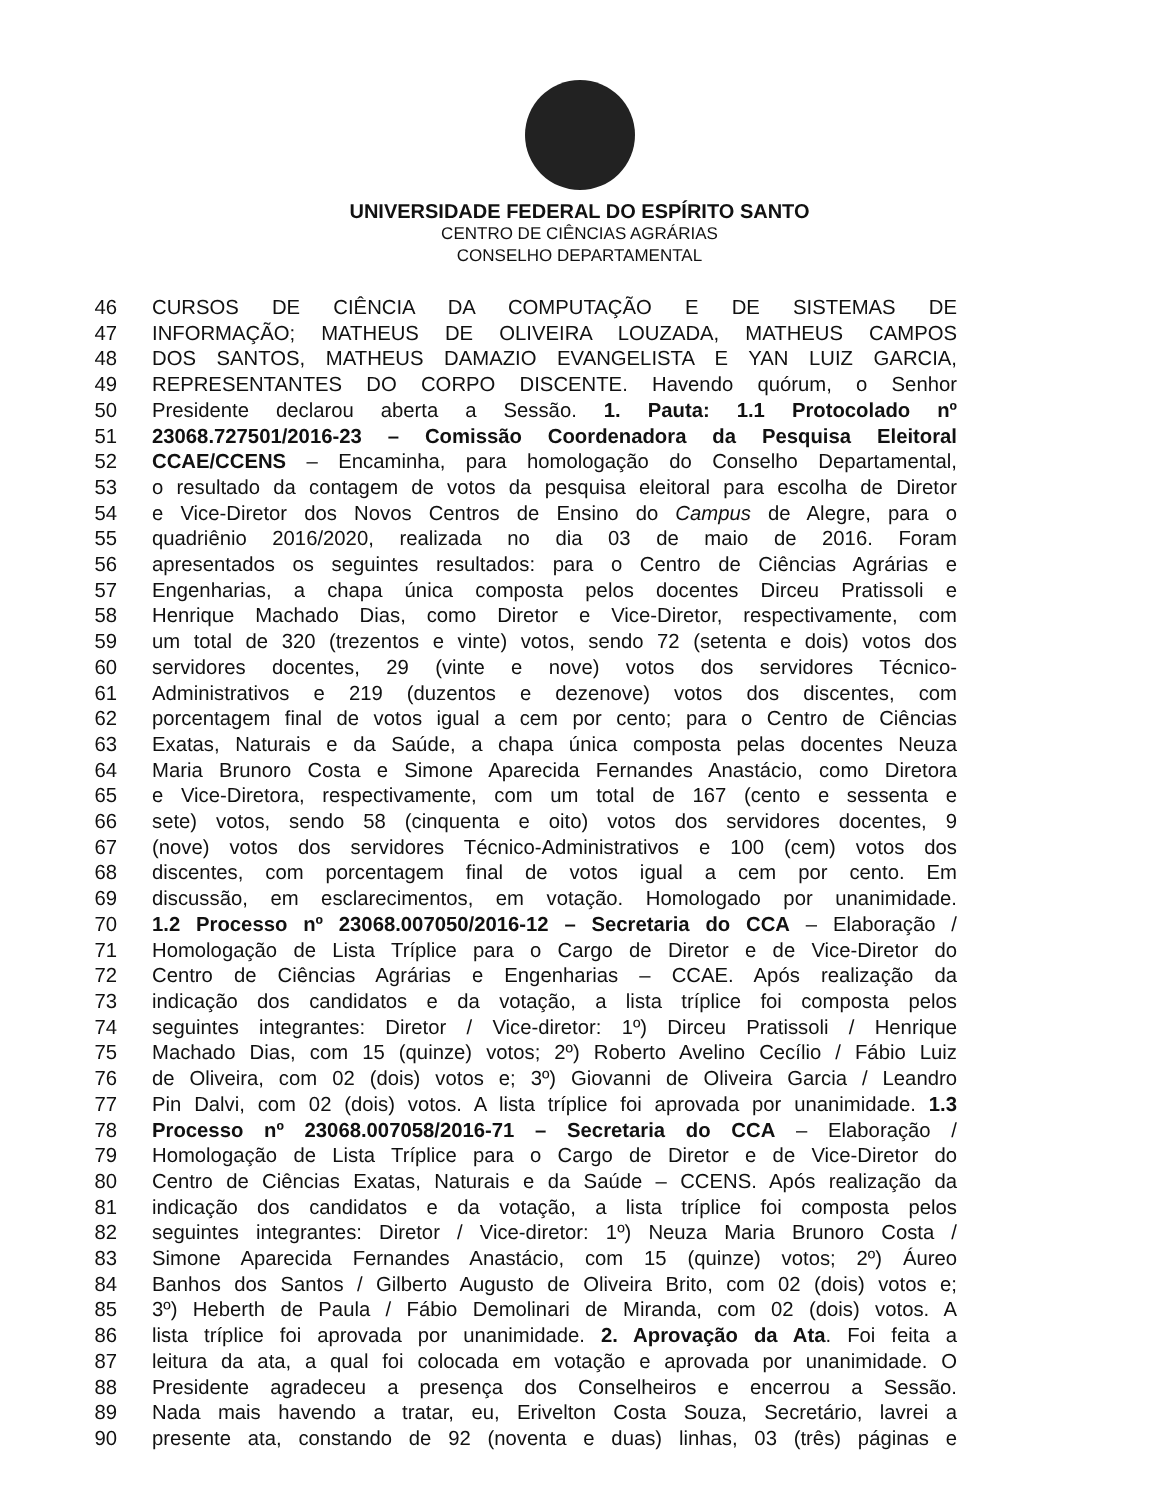UNIVERSIDADE FEDERAL DO ESPÍRITO SANTO
CENTRO DE CIÊNCIAS AGRÁRIAS
CONSELHO DEPARTAMENTAL
46 CURSOS DE CIÊNCIA DA COMPUTAÇÃO E DE SISTEMAS DE
47 INFORMAÇÃO; MATHEUS DE OLIVEIRA LOUZADA, MATHEUS CAMPOS
48 DOS SANTOS, MATHEUS DAMAZIO EVANGELISTA E YAN LUIZ GARCIA,
49 REPRESENTANTES DO CORPO DISCENTE. Havendo quórum, o Senhor
50 Presidente declarou aberta a Sessão. 1. Pauta: 1.1 Protocolado nº
51 23068.727501/2016-23 – Comissão Coordenadora da Pesquisa Eleitoral
52 CCAE/CCENS – Encaminha, para homologação do Conselho Departamental,
53 o resultado da contagem de votos da pesquisa eleitoral para escolha de Diretor
54 e Vice-Diretor dos Novos Centros de Ensino do Campus de Alegre, para o
55 quadriênio 2016/2020, realizada no dia 03 de maio de 2016. Foram
56 apresentados os seguintes resultados: para o Centro de Ciências Agrárias e
57 Engenharias, a chapa única composta pelos docentes Dirceu Pratissoli e
58 Henrique Machado Dias, como Diretor e Vice-Diretor, respectivamente, com
59 um total de 320 (trezentos e vinte) votos, sendo 72 (setenta e dois) votos dos
60 servidores docentes, 29 (vinte e nove) votos dos servidores Técnico-
61 Administrativos e 219 (duzentos e dezenove) votos dos discentes, com
62 porcentagem final de votos igual a cem por cento; para o Centro de Ciências
63 Exatas, Naturais e da Saúde, a chapa única composta pelas docentes Neuza
64 Maria Brunoro Costa e Simone Aparecida Fernandes Anastácio, como Diretora
65 e Vice-Diretora, respectivamente, com um total de 167 (cento e sessenta e
66 sete) votos, sendo 58 (cinquenta e oito) votos dos servidores docentes, 9
67 (nove) votos dos servidores Técnico-Administrativos e 100 (cem) votos dos
68 discentes, com porcentagem final de votos igual a cem por cento. Em
69 discussão, em esclarecimentos, em votação. Homologado por unanimidade.
70 1.2 Processo nº 23068.007050/2016-12 – Secretaria do CCA – Elaboração /
71 Homologação de Lista Tríplice para o Cargo de Diretor e de Vice-Diretor do
72 Centro de Ciências Agrárias e Engenharias – CCAE. Após realização da
73 indicação dos candidatos e da votação, a lista tríplice foi composta pelos
74 seguintes integrantes: Diretor / Vice-diretor: 1º) Dirceu Pratissoli / Henrique
75 Machado Dias, com 15 (quinze) votos; 2º) Roberto Avelino Cecílio / Fábio Luiz
76 de Oliveira, com 02 (dois) votos e; 3º) Giovanni de Oliveira Garcia / Leandro
77 Pin Dalvi, com 02 (dois) votos. A lista tríplice foi aprovada por unanimidade. 1.3
78 Processo nº 23068.007058/2016-71 – Secretaria do CCA – Elaboração /
79 Homologação de Lista Tríplice para o Cargo de Diretor e de Vice-Diretor do
80 Centro de Ciências Exatas, Naturais e da Saúde – CCENS. Após realização da
81 indicação dos candidatos e da votação, a lista tríplice foi composta pelos
82 seguintes integrantes: Diretor / Vice-diretor: 1º) Neuza Maria Brunoro Costa /
83 Simone Aparecida Fernandes Anastácio, com 15 (quinze) votos; 2º) Áureo
84 Banhos dos Santos / Gilberto Augusto de Oliveira Brito, com 02 (dois) votos e;
85 3º) Heberth de Paula / Fábio Demolinari de Miranda, com 02 (dois) votos. A
86 lista tríplice foi aprovada por unanimidade. 2. Aprovação da Ata. Foi feita a
87 leitura da ata, a qual foi colocada em votação e aprovada por unanimidade. O
88 Presidente agradeceu a presença dos Conselheiros e encerrou a Sessão.
89 Nada mais havendo a tratar, eu, Erivelton Costa Souza, Secretário, lavrei a
90 presente ata, constando de 92 (noventa e duas) linhas, 03 (três) páginas e